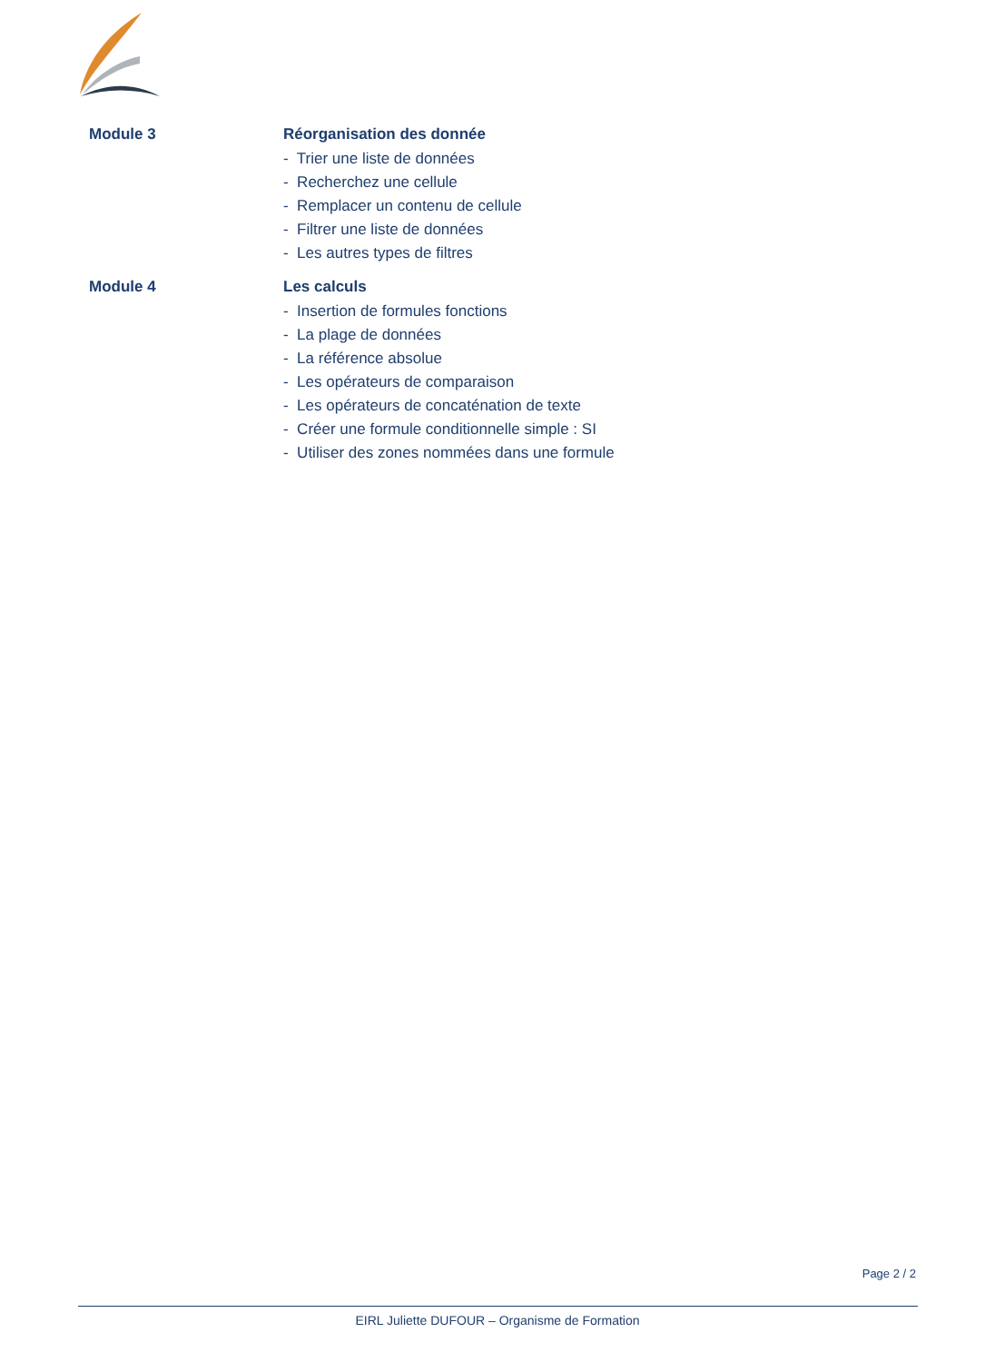Module 3 Réorganisation des donnée
- Trier une liste de données
- Recherchez une cellule
- Remplacer un contenu de cellule
- Filtrer une liste de données
- Les autres types de filtres
Module 4 Les calculs
- Insertion de formules fonctions
- La plage de données
- La référence absolue
- Les opérateurs de comparaison
- Les opérateurs de concaténation de texte
- Créer une formule conditionnelle simple : SI
- Utiliser des zones nommées dans une formule
Page 2 / 2
EIRL Juliette DUFOUR – Organisme de Formation